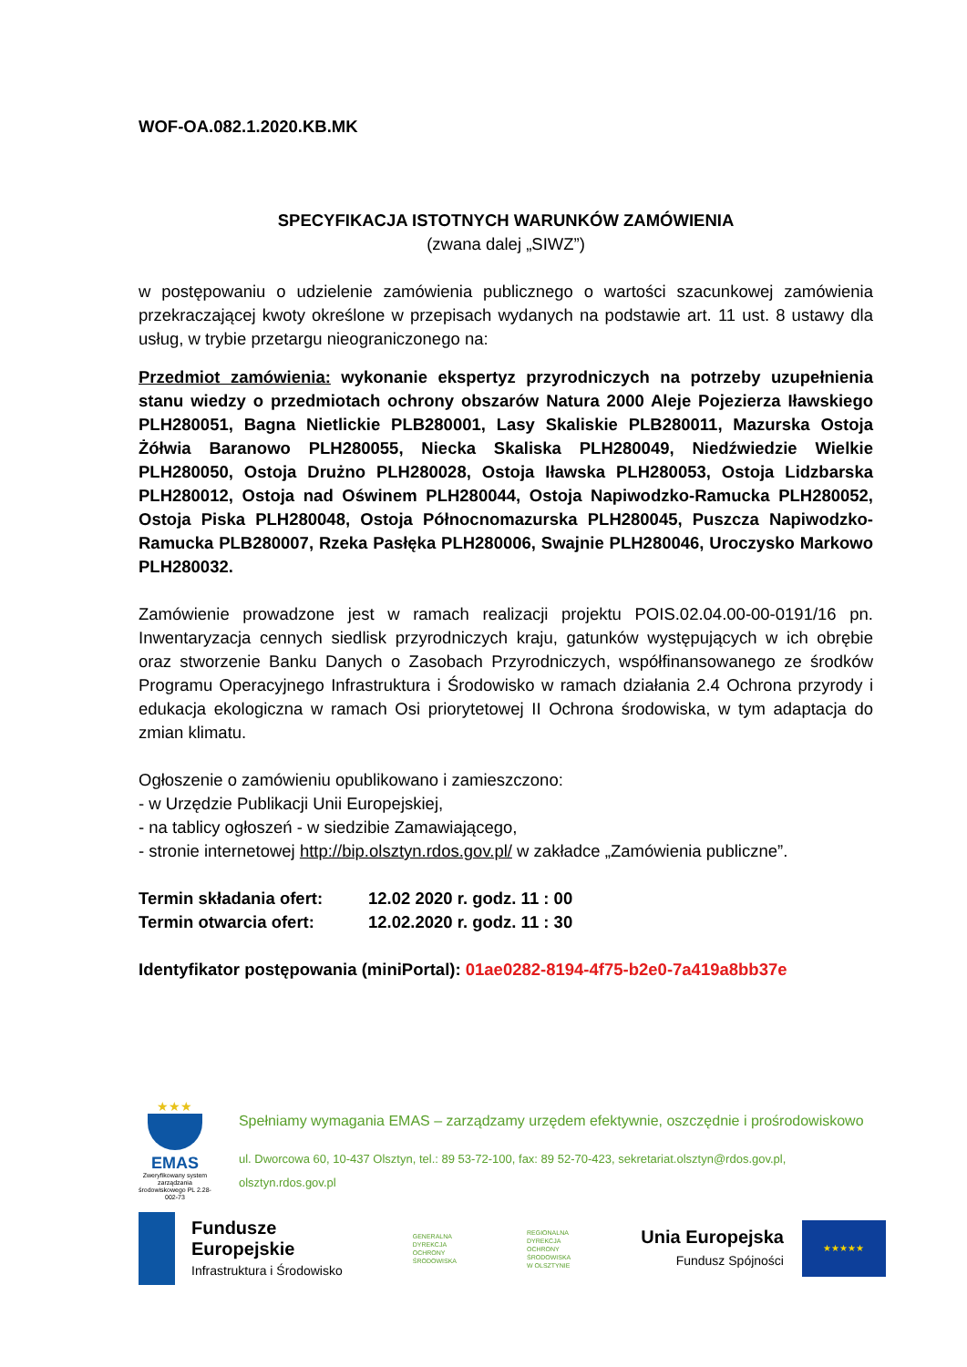WOF-OA.082.1.2020.KB.MK
SPECYFIKACJA ISTOTNYCH WARUNKÓW ZAMÓWIENIA
(zwana dalej „SIWZ”)
w postępowaniu o udzielenie zamówienia publicznego o wartości szacunkowej zamówienia przekraczającej kwoty określone w przepisach wydanych na podstawie art. 11 ust. 8 ustawy dla usług, w trybie przetargu nieograniczonego na:
Przedmiot zamówienia: wykonanie ekspertyz przyrodniczych na potrzeby uzupełnienia stanu wiedzy o przedmiotach ochrony obszarów Natura 2000 Aleje Pojezierza Iławskiego PLH280051, Bagna Nietlickie PLB280001, Lasy Skaliskie PLB280011, Mazurska Ostoja Żółwia Baranowo PLH280055, Niecka Skaliska PLH280049, Niedźwiedzie Wielkie PLH280050, Ostoja Drużno PLH280028, Ostoja Iławska PLH280053, Ostoja Lidzbarska PLH280012, Ostoja nad Oświnem PLH280044, Ostoja Napiwodzko-Ramucka PLH280052, Ostoja Piska PLH280048, Ostoja Północnomazurska PLH280045, Puszcza Napiwodzko-Ramucka PLB280007, Rzeka Pasłęka PLH280006, Swajnie PLH280046, Uroczysko Markowo PLH280032.
Zamówienie prowadzone jest w ramach realizacji projektu POIS.02.04.00-00-0191/16 pn. Inwentaryzacja cennych siedlisk przyrodniczych kraju, gatunków występujących w ich obrębie oraz stworzenie Banku Danych o Zasobach Przyrodniczych, współfinansowanego ze środków Programu Operacyjnego Infrastruktura i Środowisko w ramach działania 2.4 Ochrona przyrody i edukacja ekologiczna w ramach Osi priorytetowej II Ochrona środowiska, w tym adaptacja do zmian klimatu.
Ogłoszenie o zamówieniu opublikowano i zamieszczono:
- w Urzędzie Publikacji Unii Europejskiej,
- na tablicy ogłoszeń - w siedzibie Zamawiającego,
- stronie internetowej http://bip.olsztyn.rdos.gov.pl/ w zakładce „Zamówienia publiczne”.
Termin składania ofert: 12.02 2020 r. godz. 11 : 00
Termin otwarcia ofert: 12.02.2020 r. godz. 11 : 30
Identyfikator postępowania (miniPortal): 01ae0282-8194-4f75-b2e0-7a419a8bb37e
★★★
EMAS
Zweryfikowany system zarządzania środowiskowego PL 2.28-002-73
Spełniamy wymagania EMAS – zarządzamy urzędem efektywnie, oszczędnie i prośrodowiskowo
ul. Dworcowa 60, 10-437 Olsztyn, tel.: 89 53-72-100, fax: 89 52-70-423, sekretariat.olsztyn@rdos.gov.pl, olsztyn.rdos.gov.pl
Fundusze
Europejskie
Infrastruktura i Środowisko
GENERALNA
DYREKCJA
OCHRONY
ŚRODOWISKA
REGIONALNA
DYREKCJA
OCHRONY
ŚRODOWISKA
W OLSZTYNIE
Unia Europejska
Fundusz Spójności
★★★★★